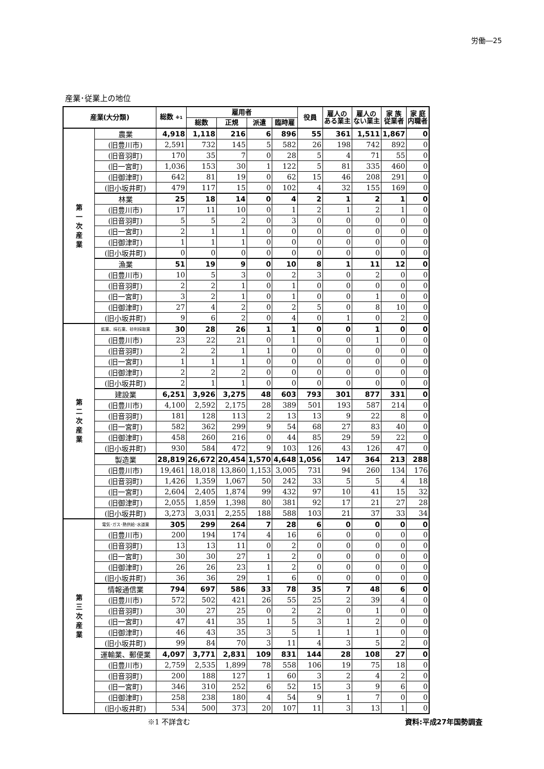労働―25
産業･従業上の地位
| 産業(大分類) | | 総数 ※1 | 雇用者 | | | | 役員 | 雇人の ある業主 | 雇人の ない業主 | 家 族 従業者 | 家 庭 内職者 |
| --- | --- | --- | --- | --- | --- | --- | --- | --- | --- | --- | --- |
| | | | 総数 | 正規 | 派遣 | 臨時雇 | | | | | |
| 第 一 次 産 業 | 農業 | 4,918 | 1,118 | 216 | 6 | 896 | 55 | 361 | 1,511 | 1,867 | 0 |
| | (旧豊川市) | 2,591 | 732 | 145 | 5 | 582 | 26 | 198 | 742 | 892 | 0 |
| | (旧音羽町) | 170 | 35 | 7 | 0 | 28 | 5 | 4 | 71 | 55 | 0 |
| | (旧一宮町) | 1,036 | 153 | 30 | 1 | 122 | 5 | 81 | 335 | 460 | 0 |
| | (旧御津町) | 642 | 81 | 19 | 0 | 62 | 15 | 46 | 208 | 291 | 0 |
| | (旧小坂井町) | 479 | 117 | 15 | 0 | 102 | 4 | 32 | 155 | 169 | 0 |
| | 林業 | 25 | 18 | 14 | 0 | 4 | 2 | 1 | 2 | 1 | 0 |
| | (旧豊川市) | 17 | 11 | 10 | 0 | 1 | 2 | 1 | 2 | 1 | 0 |
| | (旧音羽町) | 5 | 5 | 2 | 0 | 3 | 0 | 0 | 0 | 0 | 0 |
| | (旧一宮町) | 2 | 1 | 1 | 0 | 0 | 0 | 0 | 0 | 0 | 0 |
| | (旧御津町) | 1 | 1 | 1 | 0 | 0 | 0 | 0 | 0 | 0 | 0 |
| | (旧小坂井町) | 0 | 0 | 0 | 0 | 0 | 0 | 0 | 0 | 0 | 0 |
| | 漁業 | 51 | 19 | 9 | 0 | 10 | 8 | 1 | 11 | 12 | 0 |
| | (旧豊川市) | 10 | 5 | 3 | 0 | 2 | 3 | 0 | 2 | 0 | 0 |
| | (旧音羽町) | 2 | 2 | 1 | 0 | 1 | 0 | 0 | 0 | 0 | 0 |
| | (旧一宮町) | 3 | 2 | 1 | 0 | 1 | 0 | 0 | 1 | 0 | 0 |
| | (旧御津町) | 27 | 4 | 2 | 0 | 2 | 5 | 0 | 8 | 10 | 0 |
| | (旧小坂井町) | 9 | 6 | 2 | 0 | 4 | 0 | 1 | 0 | 2 | 0 |
| 第 二 次 産 業 | 鉱業、採石業、砂利採取業 | 30 | 28 | 26 | 1 | 1 | 0 | 0 | 1 | 0 | 0 |
| | (旧豊川市) | 23 | 22 | 21 | 0 | 1 | 0 | 0 | 1 | 0 | 0 |
| | (旧音羽町) | 2 | 2 | 1 | 1 | 0 | 0 | 0 | 0 | 0 | 0 |
| | (旧一宮町) | 1 | 1 | 1 | 0 | 0 | 0 | 0 | 0 | 0 | 0 |
| | (旧御津町) | 2 | 2 | 2 | 0 | 0 | 0 | 0 | 0 | 0 | 0 |
| | (旧小坂井町) | 2 | 1 | 1 | 0 | 0 | 0 | 0 | 0 | 0 | 0 |
| | 建設業 | 6,251 | 3,926 | 3,275 | 48 | 603 | 793 | 301 | 877 | 331 | 0 |
| | (旧豊川市) | 4,100 | 2,592 | 2,175 | 28 | 389 | 501 | 193 | 587 | 214 | 0 |
| | (旧音羽町) | 181 | 128 | 113 | 2 | 13 | 13 | 9 | 22 | 8 | 0 |
| | (旧一宮町) | 582 | 362 | 299 | 9 | 54 | 68 | 27 | 83 | 40 | 0 |
| | (旧御津町) | 458 | 260 | 216 | 0 | 44 | 85 | 29 | 59 | 22 | 0 |
| | (旧小坂井町) | 930 | 584 | 472 | 9 | 103 | 126 | 43 | 126 | 47 | 0 |
| | 製造業 | 28,819 | 26,672 | 20,454 | 1,570 | 4,648 | 1,056 | 147 | 364 | 213 | 288 |
| | (旧豊川市) | 19,461 | 18,018 | 13,860 | 1,153 | 3,005 | 731 | 94 | 260 | 134 | 176 |
| | (旧音羽町) | 1,426 | 1,359 | 1,067 | 50 | 242 | 33 | 5 | 5 | 4 | 18 |
| | (旧一宮町) | 2,604 | 2,405 | 1,874 | 99 | 432 | 97 | 10 | 41 | 15 | 32 |
| | (旧御津町) | 2,055 | 1,859 | 1,398 | 80 | 381 | 92 | 17 | 21 | 27 | 28 |
| | (旧小坂井町) | 3,273 | 3,031 | 2,255 | 188 | 588 | 103 | 21 | 37 | 33 | 34 |
| 第 三 次 産 業 | 電気･ガス･熱供給･水道業 | 305 | 299 | 264 | 7 | 28 | 6 | 0 | 0 | 0 | 0 |
| | (旧豊川市) | 200 | 194 | 174 | 4 | 16 | 6 | 0 | 0 | 0 | 0 |
| | (旧音羽町) | 13 | 13 | 11 | 0 | 2 | 0 | 0 | 0 | 0 | 0 |
| | (旧一宮町) | 30 | 30 | 27 | 1 | 2 | 0 | 0 | 0 | 0 | 0 |
| | (旧御津町) | 26 | 26 | 23 | 1 | 2 | 0 | 0 | 0 | 0 | 0 |
| | (旧小坂井町) | 36 | 36 | 29 | 1 | 6 | 0 | 0 | 0 | 0 | 0 |
| | 情報通信業 | 794 | 697 | 586 | 33 | 78 | 35 | 7 | 48 | 6 | 0 |
| | (旧豊川市) | 572 | 502 | 421 | 26 | 55 | 25 | 2 | 39 | 4 | 0 |
| | (旧音羽町) | 30 | 27 | 25 | 0 | 2 | 2 | 0 | 1 | 0 | 0 |
| | (旧一宮町) | 47 | 41 | 35 | 1 | 5 | 3 | 1 | 2 | 0 | 0 |
| | (旧御津町) | 46 | 43 | 35 | 3 | 5 | 1 | 1 | 1 | 0 | 0 |
| | (旧小坂井町) | 99 | 84 | 70 | 3 | 11 | 4 | 3 | 5 | 2 | 0 |
| | 運輸業、郵便業 | 4,097 | 3,771 | 2,831 | 109 | 831 | 144 | 28 | 108 | 27 | 0 |
| | (旧豊川市) | 2,759 | 2,535 | 1,899 | 78 | 558 | 106 | 19 | 75 | 18 | 0 |
| | (旧音羽町) | 200 | 188 | 127 | 1 | 60 | 3 | 2 | 4 | 2 | 0 |
| | (旧一宮町) | 346 | 310 | 252 | 6 | 52 | 15 | 3 | 9 | 6 | 0 |
| | (旧御津町) | 258 | 238 | 180 | 4 | 54 | 9 | 1 | 7 | 0 | 0 |
| | (旧小坂井町) | 534 | 500 | 373 | 20 | 107 | 11 | 3 | 13 | 1 | 0 |
※1 不詳含む 資料:平成27年国勢調査